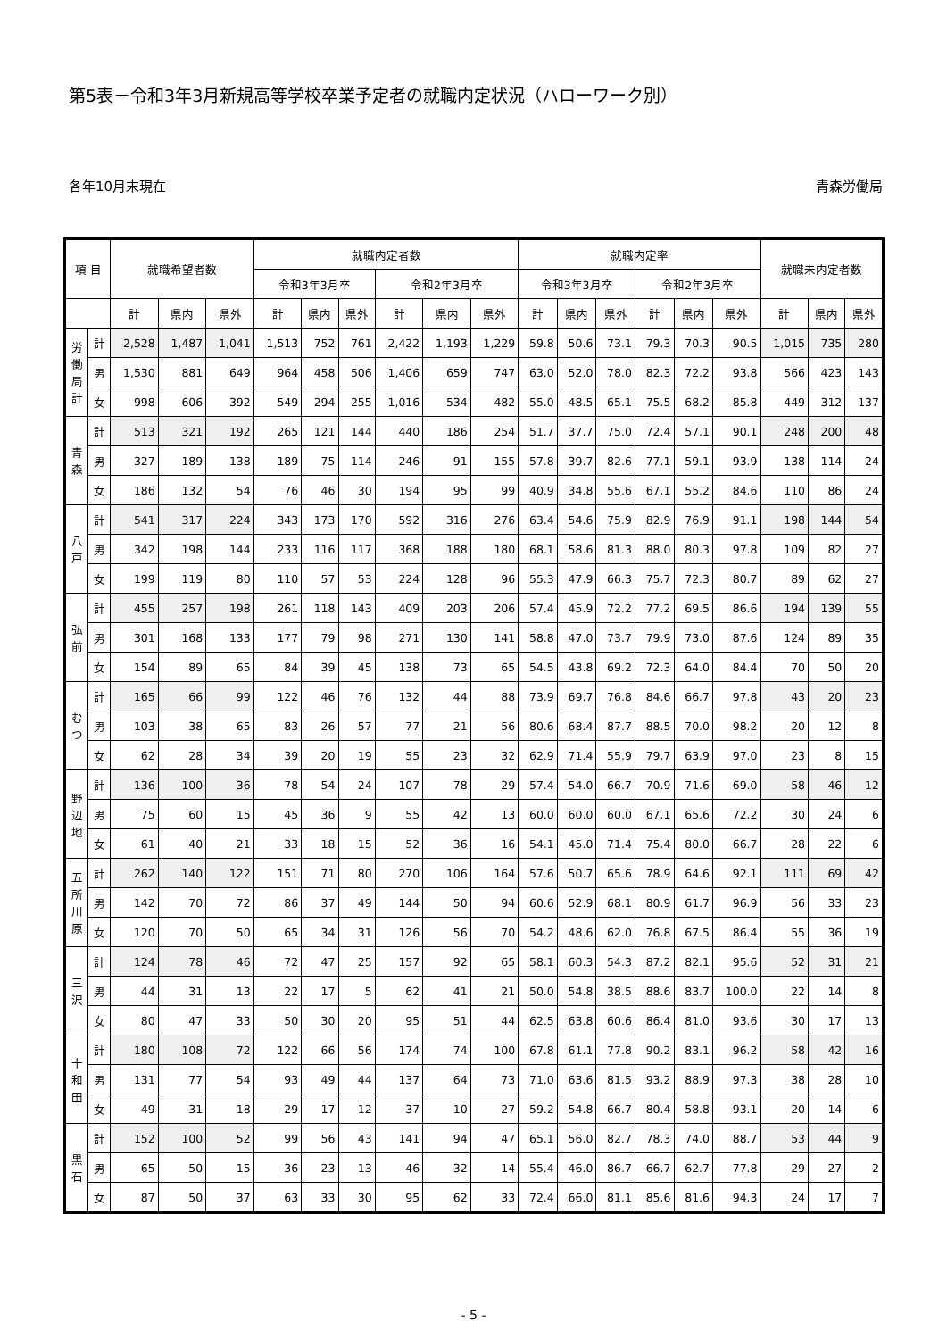第5表－令和3年3月新規高等学校卒業予定者の就職内定状況（ハローワーク別）
各年10月末現在 青森労働局
| 項 目 | | 就職希望者数 | | | 就職内定者数 | | | | | | 就職内定率 | | | | | | 就職未内定者数 | | |
| --- | --- | --- | --- | --- | --- | --- | --- | --- | --- | --- | --- | --- | --- | --- | --- | --- | --- | --- | --- |
| | | | | | 令和3年3月卒 | | | 令和2年3月卒 | | | 令和3年3月卒 | | | 令和2年3月卒 | | | | | |
| | | 計 | 県内 | 県外 | 計 | 県内 | 県外 | 計 | 県内 | 県外 | 計 | 県内 | 県外 | 計 | 県内 | 県外 | 計 | 県内 | 県外 |
| 労 働 局 計 | 計 | 2,528 | 1,487 | 1,041 | 1,513 | 752 | 761 | 2,422 | 1,193 | 1,229 | 59.8 | 50.6 | 73.1 | 79.3 | 70.3 | 90.5 | 1,015 | 735 | 280 |
| | 男 | 1,530 | 881 | 649 | 964 | 458 | 506 | 1,406 | 659 | 747 | 63.0 | 52.0 | 78.0 | 82.3 | 72.2 | 93.8 | 566 | 423 | 143 |
| | 女 | 998 | 606 | 392 | 549 | 294 | 255 | 1,016 | 534 | 482 | 55.0 | 48.5 | 65.1 | 75.5 | 68.2 | 85.8 | 449 | 312 | 137 |
| 青 森 | 計 | 513 | 321 | 192 | 265 | 121 | 144 | 440 | 186 | 254 | 51.7 | 37.7 | 75.0 | 72.4 | 57.1 | 90.1 | 248 | 200 | 48 |
| | 男 | 327 | 189 | 138 | 189 | 75 | 114 | 246 | 91 | 155 | 57.8 | 39.7 | 82.6 | 77.1 | 59.1 | 93.9 | 138 | 114 | 24 |
| | 女 | 186 | 132 | 54 | 76 | 46 | 30 | 194 | 95 | 99 | 40.9 | 34.8 | 55.6 | 67.1 | 55.2 | 84.6 | 110 | 86 | 24 |
| 八 戸 | 計 | 541 | 317 | 224 | 343 | 173 | 170 | 592 | 316 | 276 | 63.4 | 54.6 | 75.9 | 82.9 | 76.9 | 91.1 | 198 | 144 | 54 |
| | 男 | 342 | 198 | 144 | 233 | 116 | 117 | 368 | 188 | 180 | 68.1 | 58.6 | 81.3 | 88.0 | 80.3 | 97.8 | 109 | 82 | 27 |
| | 女 | 199 | 119 | 80 | 110 | 57 | 53 | 224 | 128 | 96 | 55.3 | 47.9 | 66.3 | 75.7 | 72.3 | 80.7 | 89 | 62 | 27 |
| 弘 前 | 計 | 455 | 257 | 198 | 261 | 118 | 143 | 409 | 203 | 206 | 57.4 | 45.9 | 72.2 | 77.2 | 69.5 | 86.6 | 194 | 139 | 55 |
| | 男 | 301 | 168 | 133 | 177 | 79 | 98 | 271 | 130 | 141 | 58.8 | 47.0 | 73.7 | 79.9 | 73.0 | 87.6 | 124 | 89 | 35 |
| | 女 | 154 | 89 | 65 | 84 | 39 | 45 | 138 | 73 | 65 | 54.5 | 43.8 | 69.2 | 72.3 | 64.0 | 84.4 | 70 | 50 | 20 |
| む つ | 計 | 165 | 66 | 99 | 122 | 46 | 76 | 132 | 44 | 88 | 73.9 | 69.7 | 76.8 | 84.6 | 66.7 | 97.8 | 43 | 20 | 23 |
| | 男 | 103 | 38 | 65 | 83 | 26 | 57 | 77 | 21 | 56 | 80.6 | 68.4 | 87.7 | 88.5 | 70.0 | 98.2 | 20 | 12 | 8 |
| | 女 | 62 | 28 | 34 | 39 | 20 | 19 | 55 | 23 | 32 | 62.9 | 71.4 | 55.9 | 79.7 | 63.9 | 97.0 | 23 | 8 | 15 |
| 野 辺 地 | 計 | 136 | 100 | 36 | 78 | 54 | 24 | 107 | 78 | 29 | 57.4 | 54.0 | 66.7 | 70.9 | 71.6 | 69.0 | 58 | 46 | 12 |
| | 男 | 75 | 60 | 15 | 45 | 36 | 9 | 55 | 42 | 13 | 60.0 | 60.0 | 60.0 | 67.1 | 65.6 | 72.2 | 30 | 24 | 6 |
| | 女 | 61 | 40 | 21 | 33 | 18 | 15 | 52 | 36 | 16 | 54.1 | 45.0 | 71.4 | 75.4 | 80.0 | 66.7 | 28 | 22 | 6 |
| 五 所 川 原 | 計 | 262 | 140 | 122 | 151 | 71 | 80 | 270 | 106 | 164 | 57.6 | 50.7 | 65.6 | 78.9 | 64.6 | 92.1 | 111 | 69 | 42 |
| | 男 | 142 | 70 | 72 | 86 | 37 | 49 | 144 | 50 | 94 | 60.6 | 52.9 | 68.1 | 80.9 | 61.7 | 96.9 | 56 | 33 | 23 |
| | 女 | 120 | 70 | 50 | 65 | 34 | 31 | 126 | 56 | 70 | 54.2 | 48.6 | 62.0 | 76.8 | 67.5 | 86.4 | 55 | 36 | 19 |
| 三 沢 | 計 | 124 | 78 | 46 | 72 | 47 | 25 | 157 | 92 | 65 | 58.1 | 60.3 | 54.3 | 87.2 | 82.1 | 95.6 | 52 | 31 | 21 |
| | 男 | 44 | 31 | 13 | 22 | 17 | 5 | 62 | 41 | 21 | 50.0 | 54.8 | 38.5 | 88.6 | 83.7 | 100.0 | 22 | 14 | 8 |
| | 女 | 80 | 47 | 33 | 50 | 30 | 20 | 95 | 51 | 44 | 62.5 | 63.8 | 60.6 | 86.4 | 81.0 | 93.6 | 30 | 17 | 13 |
| 十 和 田 | 計 | 180 | 108 | 72 | 122 | 66 | 56 | 174 | 74 | 100 | 67.8 | 61.1 | 77.8 | 90.2 | 83.1 | 96.2 | 58 | 42 | 16 |
| | 男 | 131 | 77 | 54 | 93 | 49 | 44 | 137 | 64 | 73 | 71.0 | 63.6 | 81.5 | 93.2 | 88.9 | 97.3 | 38 | 28 | 10 |
| | 女 | 49 | 31 | 18 | 29 | 17 | 12 | 37 | 10 | 27 | 59.2 | 54.8 | 66.7 | 80.4 | 58.8 | 93.1 | 20 | 14 | 6 |
| 黒 石 | 計 | 152 | 100 | 52 | 99 | 56 | 43 | 141 | 94 | 47 | 65.1 | 56.0 | 82.7 | 78.3 | 74.0 | 88.7 | 53 | 44 | 9 |
| | 男 | 65 | 50 | 15 | 36 | 23 | 13 | 46 | 32 | 14 | 55.4 | 46.0 | 86.7 | 66.7 | 62.7 | 77.8 | 29 | 27 | 2 |
| | 女 | 87 | 50 | 37 | 63 | 33 | 30 | 95 | 62 | 33 | 72.4 | 66.0 | 81.1 | 85.6 | 81.6 | 94.3 | 24 | 17 | 7 |
- 5 -